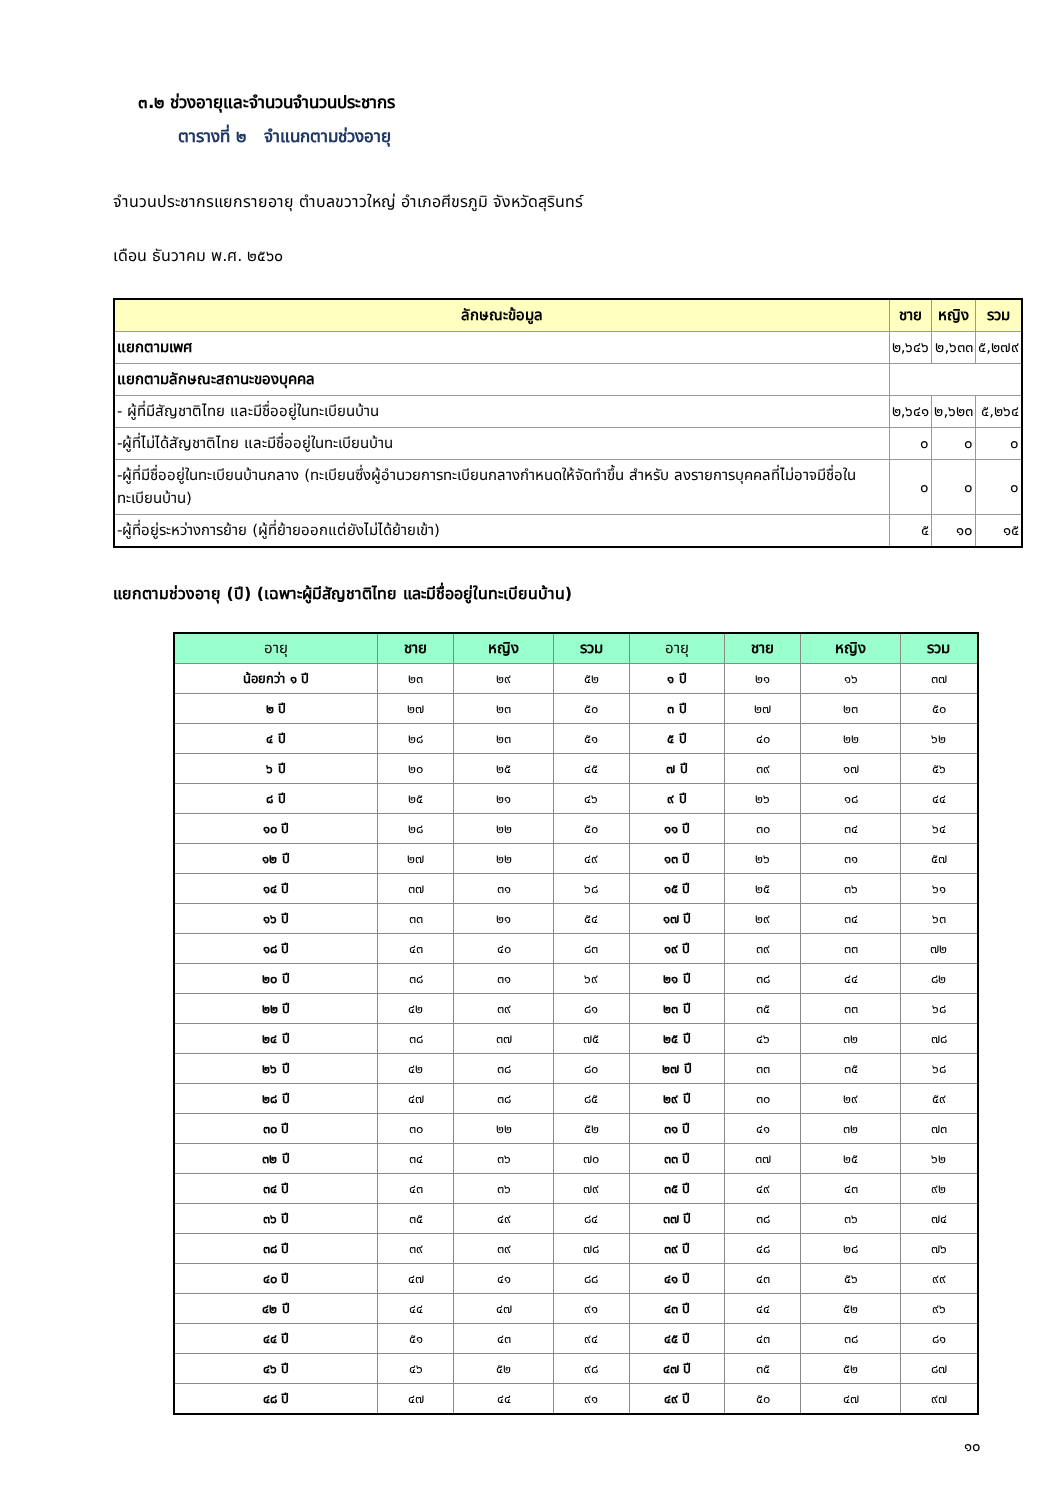๓.๒ ช่วงอายุและจำนวนจำนวนประชากร
ตารางที่ ๒ จำแนกตามช่วงอายุ
จำนวนประชากรแยกรายอายุ ตำบลขวาวใหญ่ อำเภอศีขรภูมิ จังหวัดสุรินทร์
เดือน ธันวาคม พ.ศ. ๒๕๖๐
| ลักษณะข้อมูล | ชาย | หญิง | รวม |
| --- | --- | --- | --- |
| แยกตามเพศ | ๒,๖๔๖ | ๒,๖๓๓ | ๕,๒๗๙ |
| แยกตามลักษณะสถานะของบุคคล | | | |
| - ผู้ที่มีสัญชาติไทย และมีชื่ออยู่ในทะเบียนบ้าน | ๒,๖๔๑ | ๒,๖๒๓ | ๕,๒๖๔ |
| -ผู้ที่ไม่ได้สัญชาติไทย และมีชื่ออยู่ในทะเบียนบ้าน | ๐ | ๐ | ๐ |
| -ผู้ที่มีชื่ออยู่ในทะเบียนบ้านกลาง (ทะเบียนซึ่งผู้อำนวยการทะเบียนกลางกำหนดให้จัดทำขึ้น สำหรับ ลงรายการบุคคลที่ไม่อาจมีชื่อในทะเบียนบ้าน) | ๐ | ๐ | ๐ |
| -ผู้ที่อยู่ระหว่างการย้าย (ผู้ที่ย้ายออกแต่ยังไม่ได้ย้ายเข้า) | ๕ | ๑๐ | ๑๕ |
แยกตามช่วงอายุ (ปี) (เฉพาะผู้มีสัญชาติไทย และมีชื่ออยู่ในทะเบียนบ้าน)
| อายุ | ชาย | หญิง | รวม | อายุ | ชาย | หญิง | รวม |
| --- | --- | --- | --- | --- | --- | --- | --- |
| น้อยกว่า ๑ ปี | ๒๓ | ๒๙ | ๕๒ | ๑ ปี | ๒๑ | ๑๖ | ๓๗ |
| ๒ ปี | ๒๗ | ๒๓ | ๕๐ | ๓ ปี | ๒๗ | ๒๓ | ๕๐ |
| ๔ ปี | ๒๘ | ๒๓ | ๕๑ | ๕ ปี | ๔๐ | ๒๒ | ๖๒ |
| ๖ ปี | ๒๐ | ๒๕ | ๔๕ | ๗ ปี | ๓๙ | ๑๗ | ๕๖ |
| ๘ ปี | ๒๕ | ๒๑ | ๔๖ | ๙ ปี | ๒๖ | ๑๘ | ๔๔ |
| ๑๐ ปี | ๒๘ | ๒๒ | ๕๐ | ๑๑ ปี | ๓๐ | ๓๔ | ๖๔ |
| ๑๒ ปี | ๒๗ | ๒๒ | ๔๙ | ๑๓ ปี | ๒๖ | ๓๑ | ๕๗ |
| ๑๔ ปี | ๓๗ | ๓๑ | ๖๘ | ๑๕ ปี | ๒๕ | ๓๖ | ๖๑ |
| ๑๖ ปี | ๓๓ | ๒๑ | ๕๔ | ๑๗ ปี | ๒๙ | ๓๔ | ๖๓ |
| ๑๘ ปี | ๔๓ | ๔๐ | ๘๓ | ๑๙ ปี | ๓๙ | ๓๓ | ๗๒ |
| ๒๐ ปี | ๓๘ | ๓๑ | ๖๙ | ๒๑ ปี | ๓๘ | ๔๔ | ๘๒ |
| ๒๒ ปี | ๔๒ | ๓๙ | ๘๑ | ๒๓ ปี | ๓๕ | ๓๓ | ๖๘ |
| ๒๔ ปี | ๓๘ | ๓๗ | ๗๕ | ๒๕ ปี | ๔๖ | ๓๒ | ๗๘ |
| ๒๖ ปี | ๔๒ | ๓๘ | ๘๐ | ๒๗ ปี | ๓๓ | ๓๕ | ๖๘ |
| ๒๘ ปี | ๔๗ | ๓๘ | ๘๕ | ๒๙ ปี | ๓๐ | ๒๙ | ๕๙ |
| ๓๐ ปี | ๓๐ | ๒๒ | ๕๒ | ๓๑ ปี | ๔๑ | ๓๒ | ๗๓ |
| ๓๒ ปี | ๓๔ | ๓๖ | ๗๐ | ๓๓ ปี | ๓๗ | ๒๕ | ๖๒ |
| ๓๔ ปี | ๔๓ | ๓๖ | ๗๙ | ๓๕ ปี | ๔๙ | ๔๓ | ๙๒ |
| ๓๖ ปี | ๓๕ | ๔๙ | ๘๔ | ๓๗ ปี | ๓๘ | ๓๖ | ๗๔ |
| ๓๘ ปี | ๓๙ | ๓๙ | ๗๘ | ๓๙ ปี | ๔๘ | ๒๘ | ๗๖ |
| ๔๐ ปี | ๔๗ | ๔๑ | ๘๘ | ๔๑ ปี | ๔๓ | ๕๖ | ๙๙ |
| ๔๒ ปี | ๔๔ | ๔๗ | ๙๑ | ๔๓ ปี | ๔๔ | ๕๒ | ๙๖ |
| ๔๔ ปี | ๕๑ | ๔๓ | ๙๔ | ๔๕ ปี | ๔๓ | ๓๘ | ๘๑ |
| ๔๖ ปี | ๔๖ | ๕๒ | ๙๘ | ๔๗ ปี | ๓๕ | ๕๒ | ๘๗ |
| ๔๘ ปี | ๔๗ | ๔๔ | ๙๑ | ๔๙ ปี | ๕๐ | ๔๗ | ๙๗ |
๑๐